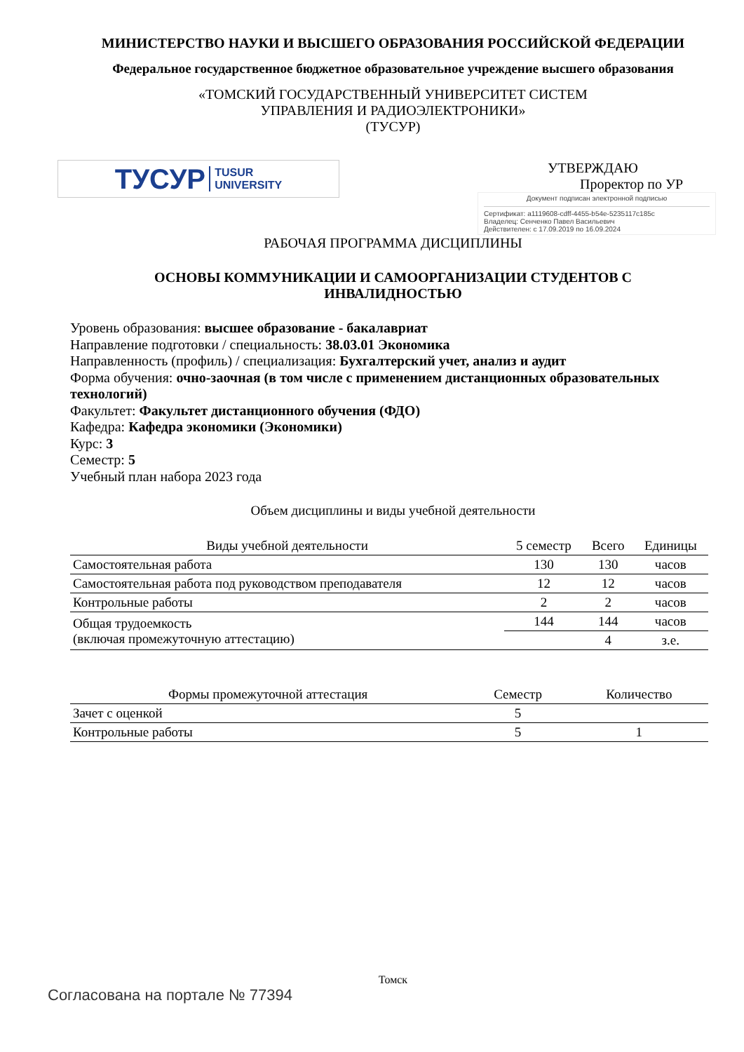МИНИСТЕРСТВО НАУКИ И ВЫСШЕГО ОБРАЗОВАНИЯ РОССИЙСКОЙ ФЕДЕРАЦИИ
Федеральное государственное бюджетное образовательное учреждение высшего образования
«ТОМСКИЙ ГОСУДАРСТВЕННЫЙ УНИВЕРСИТЕТ СИСТЕМ
УПРАВЛЕНИЯ И РАДИОЭЛЕКТРОНИКИ»
(ТУСУР)
ТУСУР TUSUR
UNIVERSITY
УТВЕРЖДАЮ
Проректор по УР
Документ подписан электронной подписью
Сертификат: a1119608-cdff-4455-b54e-5235117c185c
Владелец: Сенченко Павел Васильевич
Действителен: с 17.09.2019 по 16.09.2024
РАБОЧАЯ ПРОГРАММА ДИСЦИПЛИНЫ
ОСНОВЫ КОММУНИКАЦИИ И САМООРГАНИЗАЦИИ СТУДЕНТОВ С
ИНВАЛИДНОСТЬЮ
Уровень образования: высшее образование - бакалавриат
Направление подготовки / специальность: 38.03.01 Экономика
Направленность (профиль) / специализация: Бухгалтерский учет, анализ и аудит
Форма обучения: очно-заочная (в том числе с применением дистанционных образовательных технологий)
Факультет: Факультет дистанционного обучения (ФДО)
Кафедра: Кафедра экономики (Экономики)
Курс: 3
Семестр: 5
Учебный план набора 2023 года
Объем дисциплины и виды учебной деятельности
| Виды учебной деятельности | 5 семестр | Всего | Единицы |
| --- | --- | --- | --- |
| Самостоятельная работа | 130 | 130 | часов |
| Самостоятельная работа под руководством преподавателя | 12 | 12 | часов |
| Контрольные работы | 2 | 2 | часов |
| Общая трудоемкость (включая промежуточную аттестацию) | 144 | 144 | часов |
| | | 4 | з.е. |
| Формы промежуточной аттестация | Семестр | Количество |
| --- | --- | --- |
| Зачет с оценкой | 5 | |
| Контрольные работы | 5 | 1 |
Томск
Согласована на портале № 77394